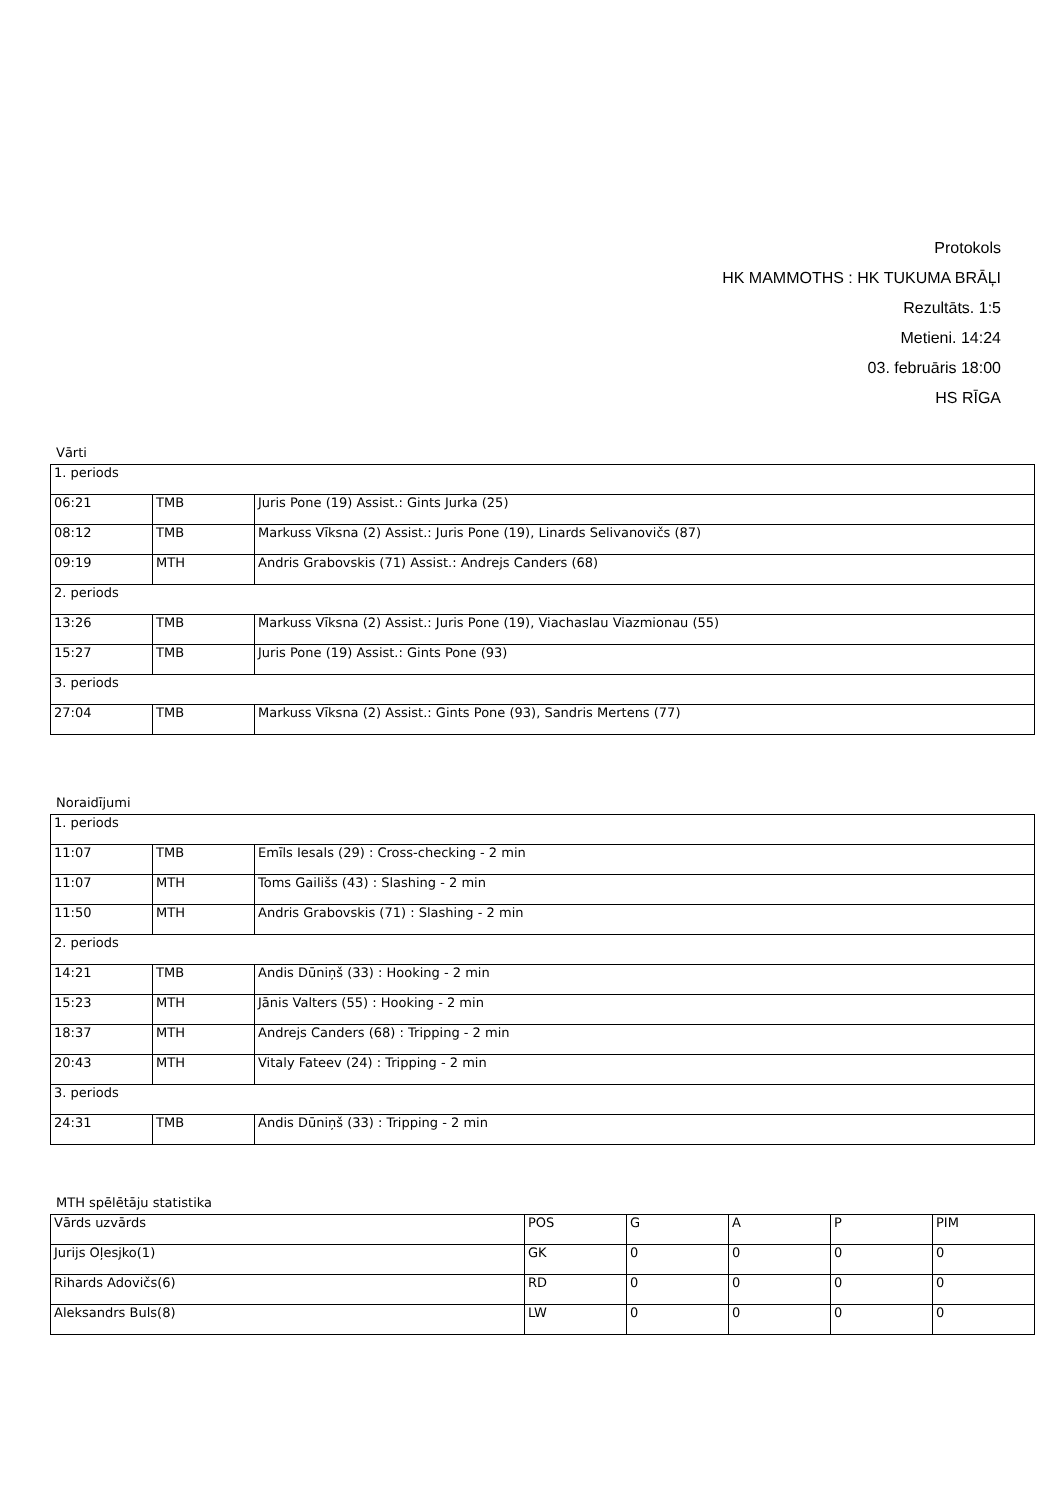Protokols
HK MAMMOTHS : HK TUKUMA BRĀĻI
Rezultāts. 1:5
Metieni. 14:24
03. februāris 18:00
HS RĪGA
Vārti
| 1. periods | | |
| 06:21 | TMB | Juris Pone (19) Assist.: Gints Jurka (25) |
| 08:12 | TMB | Markuss Vīksna (2) Assist.: Juris Pone (19), Linards Selivanovičs (87) |
| 09:19 | MTH | Andris Grabovskis (71) Assist.: Andrejs Canders (68) |
| 2. periods | | |
| 13:26 | TMB | Markuss Vīksna (2) Assist.: Juris Pone (19), Viachaslau Viazmionau (55) |
| 15:27 | TMB | Juris Pone (19) Assist.: Gints Pone (93) |
| 3. periods | | |
| 27:04 | TMB | Markuss Vīksna (2) Assist.: Gints Pone (93), Sandris Mertens (77) |
Noraidījumi
| 1. periods | | |
| 11:07 | TMB | Emīls Iesals (29) : Cross-checking - 2 min |
| 11:07 | MTH | Toms Gailišs (43) : Slashing - 2 min |
| 11:50 | MTH | Andris Grabovskis (71) : Slashing - 2 min |
| 2. periods | | |
| 14:21 | TMB | Andis Dūniņš (33) : Hooking - 2 min |
| 15:23 | MTH | Jānis Valters (55) : Hooking - 2 min |
| 18:37 | MTH | Andrejs Canders (68) : Tripping - 2 min |
| 20:43 | MTH | Vitaly Fateev (24) : Tripping - 2 min |
| 3. periods | | |
| 24:31 | TMB | Andis Dūniņš (33) : Tripping - 2 min |
MTH spēlētāju statistika
| Vārds uzvārds | POS | G | A | P | PIM |
| Jurijs Oļesjko(1) | GK | 0 | 0 | 0 | 0 |
| Rihards Adovičs(6) | RD | 0 | 0 | 0 | 0 |
| Aleksandrs Buls(8) | LW | 0 | 0 | 0 | 0 |